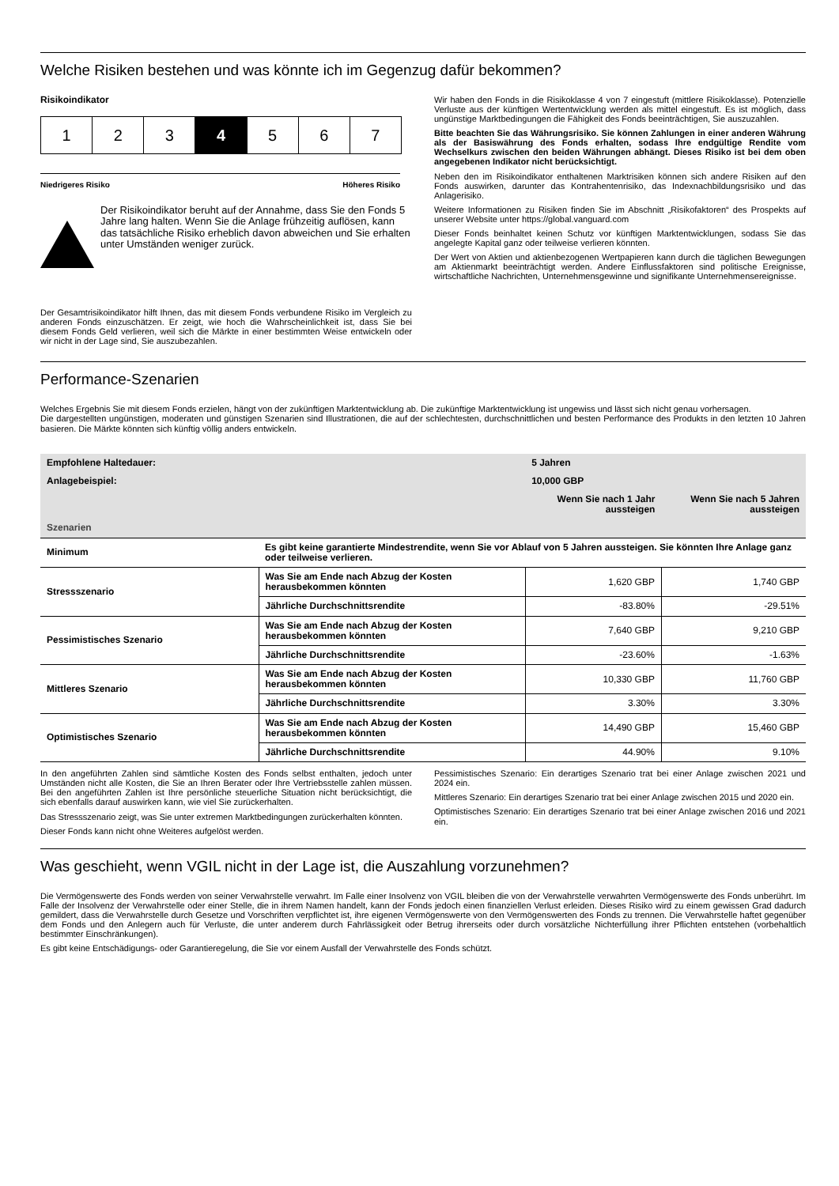Welche Risiken bestehen und was könnte ich im Gegenzug dafür bekommen?
Risikoindikator
1 2 3 4 5 6 7
Niedrigeres Risiko Höheres Risiko
Der Risikoindikator beruht auf der Annahme, dass Sie den Fonds 5 Jahre lang halten. Wenn Sie die Anlage frühzeitig auflösen, kann das tatsächliche Risiko erheblich davon abweichen und Sie erhalten unter Umständen weniger zurück.
Der Gesamtrisikoindikator hilft Ihnen, das mit diesem Fonds verbundene Risiko im Vergleich zu anderen Fonds einzuschätzen. Er zeigt, wie hoch die Wahrscheinlichkeit ist, dass Sie bei diesem Fonds Geld verlieren, weil sich die Märkte in einer bestimmten Weise entwickeln oder wir nicht in der Lage sind, Sie auszubezahlen.
Wir haben den Fonds in die Risikoklasse 4 von 7 eingestuft (mittlere Risikoklasse). Potenzielle Verluste aus der künftigen Wertentwicklung werden als mittel eingestuft. Es ist möglich, dass ungünstige Marktbedingungen die Fähigkeit des Fonds beeinträchtigen, Sie auszuzahlen.
Bitte beachten Sie das Währungsrisiko. Sie können Zahlungen in einer anderen Währung als der Basiswährung des Fonds erhalten, sodass Ihre endgültige Rendite vom Wechselkurs zwischen den beiden Währungen abhängt. Dieses Risiko ist bei dem oben angegebenen Indikator nicht berücksichtigt.
Neben den im Risikoindikator enthaltenen Marktrisiken können sich andere Risiken auf den Fonds auswirken, darunter das Kontrahentenrisiko, das Indexnachbildungsrisiko und das Anlagerisiko.
Weitere Informationen zu Risiken finden Sie im Abschnitt „Risikofaktoren“ des Prospekts auf unserer Website unter https://global.vanguard.com
Dieser Fonds beinhaltet keinen Schutz vor künftigen Marktentwicklungen, sodass Sie das angelegte Kapital ganz oder teilweise verlieren könnten.
Der Wert von Aktien und aktienbezogenen Wertpapieren kann durch die täglichen Bewegungen am Aktienmarkt beeinträchtigt werden. Andere Einflussfaktoren sind politische Ereignisse, wirtschaftliche Nachrichten, Unternehmensgewinne und signifikante Unternehmensereignisse.
Performance-Szenarien
Welches Ergebnis Sie mit diesem Fonds erzielen, hängt von der zukünftigen Marktentwicklung ab. Die zukünftige Marktentwicklung ist ungewiss und lässt sich nicht genau vorhersagen.
Die dargestellten ungünstigen, moderaten und günstigen Szenarien sind Illustrationen, die auf der schlechtesten, durchschnittlichen und besten Performance des Produkts in den letzten 10 Jahren basieren. Die Märkte könnten sich künftig völlig anders entwickeln.
| Empfohlene Haltedauer: | | 5 Jahren | |
| Anlagebeispiel: | | 10,000 GBP | |
| | | Wenn Sie nach 1 Jahr aussteigen | Wenn Sie nach 5 Jahren aussteigen |
| Szenarien | | | |
| Minimum | Es gibt keine garantierte Mindestrendite, wenn Sie vor Ablauf von 5 Jahren aussteigen. Sie könnten Ihre Anlage ganz oder teilweise verlieren. | | |
| Stressszenario | Was Sie am Ende nach Abzug der Kosten herausbekommen könnten | 1,620 GBP | 1,740 GBP |
| | Jährliche Durchschnittsrendite | -83.80% | -29.51% |
| Pessimistisches Szenario | Was Sie am Ende nach Abzug der Kosten herausbekommen könnten | 7,640 GBP | 9,210 GBP |
| | Jährliche Durchschnittsrendite | -23.60% | -1.63% |
| Mittleres Szenario | Was Sie am Ende nach Abzug der Kosten herausbekommen könnten | 10,330 GBP | 11,760 GBP |
| | Jährliche Durchschnittsrendite | 3.30% | 3.30% |
| Optimistisches Szenario | Was Sie am Ende nach Abzug der Kosten herausbekommen könnten | 14,490 GBP | 15,460 GBP |
| | Jährliche Durchschnittsrendite | 44.90% | 9.10% |
In den angeführten Zahlen sind sämtliche Kosten des Fonds selbst enthalten, jedoch unter Umständen nicht alle Kosten, die Sie an Ihren Berater oder Ihre Vertriebsstelle zahlen müssen. Bei den angeführten Zahlen ist Ihre persönliche steuerliche Situation nicht berücksichtigt, die sich ebenfalls darauf auswirken kann, wie viel Sie zurückerhalten.
Das Stressszenario zeigt, was Sie unter extremen Marktbedingungen zurückerhalten könnten.
Dieser Fonds kann nicht ohne Weiteres aufgelöst werden.
Pessimistisches Szenario: Ein derartiges Szenario trat bei einer Anlage zwischen 2021 und 2024 ein.
Mittleres Szenario: Ein derartiges Szenario trat bei einer Anlage zwischen 2015 und 2020 ein.
Optimistisches Szenario: Ein derartiges Szenario trat bei einer Anlage zwischen 2016 und 2021 ein.
Was geschieht, wenn VGIL nicht in der Lage ist, die Auszahlung vorzunehmen?
Die Vermögenswerte des Fonds werden von seiner Verwahrstelle verwahrt. Im Falle einer Insolvenz von VGIL bleiben die von der Verwahrstelle verwahrten Vermögenswerte des Fonds unberührt. Im Falle der Insolvenz der Verwahrstelle oder einer Stelle, die in ihrem Namen handelt, kann der Fonds jedoch einen finanziellen Verlust erleiden. Dieses Risiko wird zu einem gewissen Grad dadurch gemildert, dass die Verwahrstelle durch Gesetze und Vorschriften verpflichtet ist, ihre eigenen Vermögenswerte von den Vermögenswerten des Fonds zu trennen. Die Verwahrstelle haftet gegenüber dem Fonds und den Anlegern auch für Verluste, die unter anderem durch Fahrlässigkeit oder Betrug ihrerseits oder durch vorsätzliche Nichterfüllung ihrer Pflichten entstehen (vorbehaltlich bestimmter Einschränkungen).
Es gibt keine Entschädigungs- oder Garantieregelung, die Sie vor einem Ausfall der Verwahrstelle des Fonds schützt.